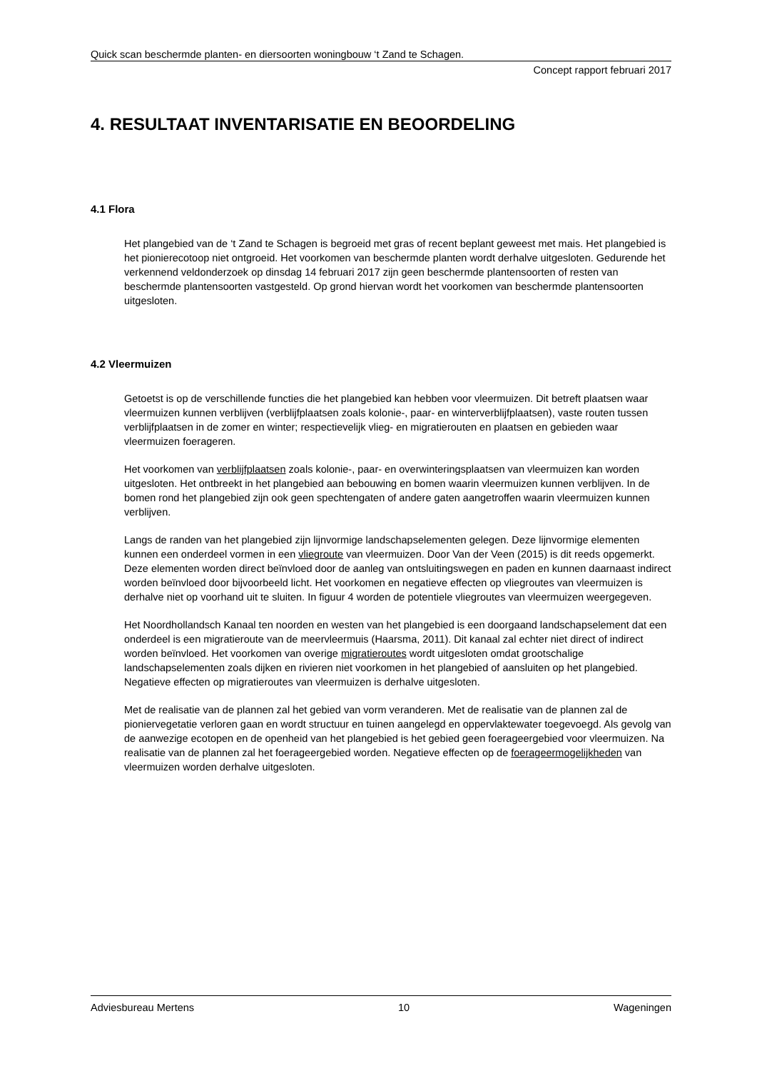Quick scan beschermde planten- en diersoorten woningbouw ‘t Zand te Schagen.
Concept rapport februari 2017
4. RESULTAAT INVENTARISATIE EN BEOORDELING
4.1 Flora
Het plangebied van de ‘t Zand te Schagen is begroeid met gras of recent beplant geweest met mais. Het plangebied is het pionierecotoop niet ontgroeid. Het voorkomen van beschermde planten wordt derhalve uitgesloten. Gedurende het verkennend veldonderzoek op dinsdag 14 februari 2017 zijn geen beschermde plantensoorten of resten van beschermde plantensoorten vastgesteld. Op grond hiervan wordt het voorkomen van beschermde plantensoorten uitgesloten.
4.2 Vleermuizen
Getoetst is op de verschillende functies die het plangebied kan hebben voor vleermuizen. Dit betreft plaatsen waar vleermuizen kunnen verblijven (verblijfplaatsen zoals kolonie-, paar- en winterverblijfplaatsen), vaste routen tussen verblijfplaatsen in de zomer en winter; respectievelijk vlieg- en migratierouten en plaatsen en gebieden waar vleermuizen foerageren.
Het voorkomen van verblijfplaatsen zoals kolonie-, paar- en overwinteringsplaatsen van vleermuizen kan worden uitgesloten. Het ontbreekt in het plangebied aan bebouwing en bomen waarin vleermuizen kunnen verblijven. In de bomen rond het plangebied zijn ook geen spechtengaten of andere gaten aangetroffen waarin vleermuizen kunnen verblijven.
Langs de randen van het plangebied zijn lijnvormige landschapselementen gelegen. Deze lijnvormige elementen kunnen een onderdeel vormen in een vliegroute van vleermuizen. Door Van der Veen (2015) is dit reeds opgemerkt. Deze elementen worden direct beïnvloed door de aanleg van ontsluitingswegen en paden en kunnen daarnaast indirect worden beïnvloed door bijvoorbeeld licht. Het voorkomen en negatieve effecten op vliegroutes van vleermuizen is derhalve niet op voorhand uit te sluiten. In figuur 4 worden de potentiele vliegroutes van vleermuizen weergegeven.
Het Noordhollandsch Kanaal ten noorden en westen van het plangebied is een doorgaand landschapselement dat een onderdeel is een migratieroute van de meervleermuis (Haarsma, 2011). Dit kanaal zal echter niet direct of indirect worden beïnvloed. Het voorkomen van overige migratieroutes wordt uitgesloten omdat grootschalige landschapselementen zoals dijken en rivieren niet voorkomen in het plangebied of aansluiten op het plangebied. Negatieve effecten op migratieroutes van vleermuizen is derhalve uitgesloten.
Met de realisatie van de plannen zal het gebied van vorm veranderen. Met de realisatie van de plannen zal de pioniervegetatie verloren gaan en wordt structuur en tuinen aangelegd en oppervlaktewater toegevoegd. Als gevolg van de aanwezige ecotopen en de openheid van het plangebied is het gebied geen foerageergebied voor vleermuizen. Na realisatie van de plannen zal het foerageergebied worden. Negatieve effecten op de foerageermogelijkheden van vleermuizen worden derhalve uitgesloten.
Adviesbureau Mertens 10 Wageningen